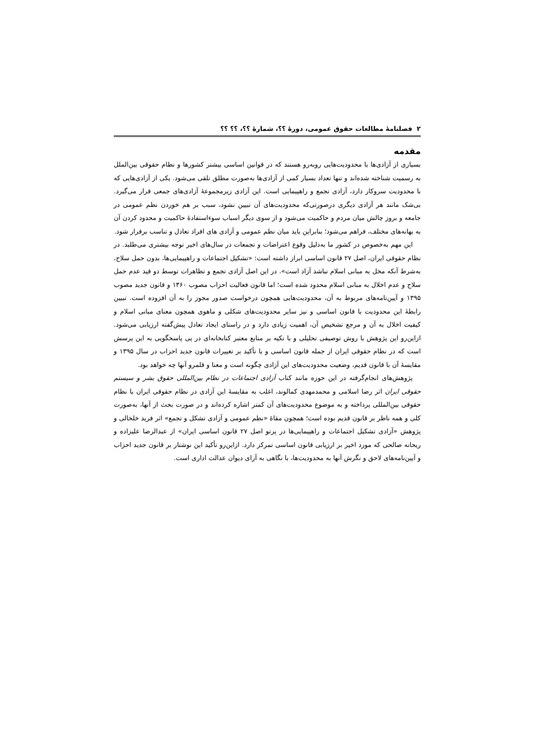۲ فصلنامۀ مطالعات حقوق عمومی، دورۀ ؟؟، شمارۀ ؟؟، ؟؟ ؟؟
مقدمه
بسیاری از آزادی‌ها با محدودیت‌هایی روبه‌رو هستند که در قوانین اساسی بیشتر کشورها و نظام حقوقی بین‌الملل به رسمیت شناخته شده‌اند و تنها تعداد بسیار کمی از آزادی‌ها به‌صورت مطلق تلقی می‌شود. یکی از آزادی‌هایی که با محدودیت سروکار دارد، آزادی تجمع و راهپیمایی است. این آزادی زیرمجموعۀ آزادی‌های جمعی قرار می‌گیرد. بی‌شک مانند هر آزادی دیگری درصورتی‌که محدودیت‌های آن تبیین نشود، سبب بر هم خوردن نظم عمومی در جامعه و بروز چالش میان مردم و حاکمیت می‌شود و از سوی دیگر اسباب سوءاستفادۀ حاکمیت و محدود کردن آن به بهانه‌های مختلف، فراهم می‌شود؛ بنابراین باید میان نظم عمومی و آزادی های افراد تعادل و تناسب برقرار شود.
این مهم به‌خصوص در کشور ما به‌دلیل وقوع اعتراضات و تجمعات در سال‌های اخیر توجه بیشتری می‌طلبد. در نظام حقوقی ایران، اصل ۲۷ قانون اساسی ابراز داشته است: «تشکیل اجتماعات و راهپیمایی‌ها، بدون حمل سلاح، به‌شرط آنکه مخل به مبانی اسلام نباشد آزاد است». در این اصل آزادی تجمع و تظاهرات توسط دو قید عدم حمل سلاح و عدم اخلال به مبانی اسلام محدود شده است؛ اما قانون فعالیت احزاب مصوب ۱۳۶۰ و قانون جدید مصوب ۱۳۹۵ و آیین‌نامه‌های مربوط به آن، محدودیت‌هایی همچون درخواست صدور مجوز را به آن افزوده است. تبیین رابطۀ این محدودیت با قانون اساسی و نیز سایر محدودیت‌های شکلی و ماهوی همچون معنای مبانی اسلام و کیفیت اخلال به آن و مرجع تشخیص آن، اهمیت زیادی دارد و در راستای ایجاد تعادل پیش‌گفته ارزیابی می‌شود. ازاین‌رو این پژوهش با روش توصیفی تحلیلی و با تکیه بر منابع معتبر کتابخانه‌ای در پی پاسخگویی به این پرسش است که در نظام حقوقی ایران از جمله قانون اساسی و با تأکید بر تغییرات قانون جدید احزاب در سال ۱۳۹۵ و مقایسۀ آن با قانون قدیم، وضعیت محدودیت‌های این آزادی چگونه است و معنا و قلمرو آنها چه خواهد بود.
پژوهش‌های انجام‌گرفته در این حوزه مانند کتاب آزادی اجتماعات در نظام بین‌المللی حقوق بشر و سیستم حقوقی ایران اثر رضا اسلامی و محمدمهدی کمالوند، اغلب به مقایسۀ این آزادی در نظام حقوقی ایران با نظام حقوقی بین‌المللی پرداخته و به موضوع محدودیت‌های آن کمتر اشاره کرده‌اند و در صورت بحث از آنها، به‌صورت کلی و همه ناظر بر قانون قدیم بوده است؛ همچون مقاۀ «نظم عمومی و آزادی تشکل و تجمع» اثر فرید خلخالی و پژوهش «آزادی تشکیل اجتماعات و راهپیمایی‌ها در پرتو اصل ۲۷ قانون اساسی ایران» از عبدالرضا علیزاده و ریحانه صالحی که مورد اخیر بر ارزیابی قانون اساسی تمرکز دارد. ازاین‌رو تأکید این نوشتار بر قانون جدید احزاب و آیین‌نامه‌های لاحق و نگرش آنها به محدودیت‌ها، با نگاهی به آرای دیوان عدالت اداری است.